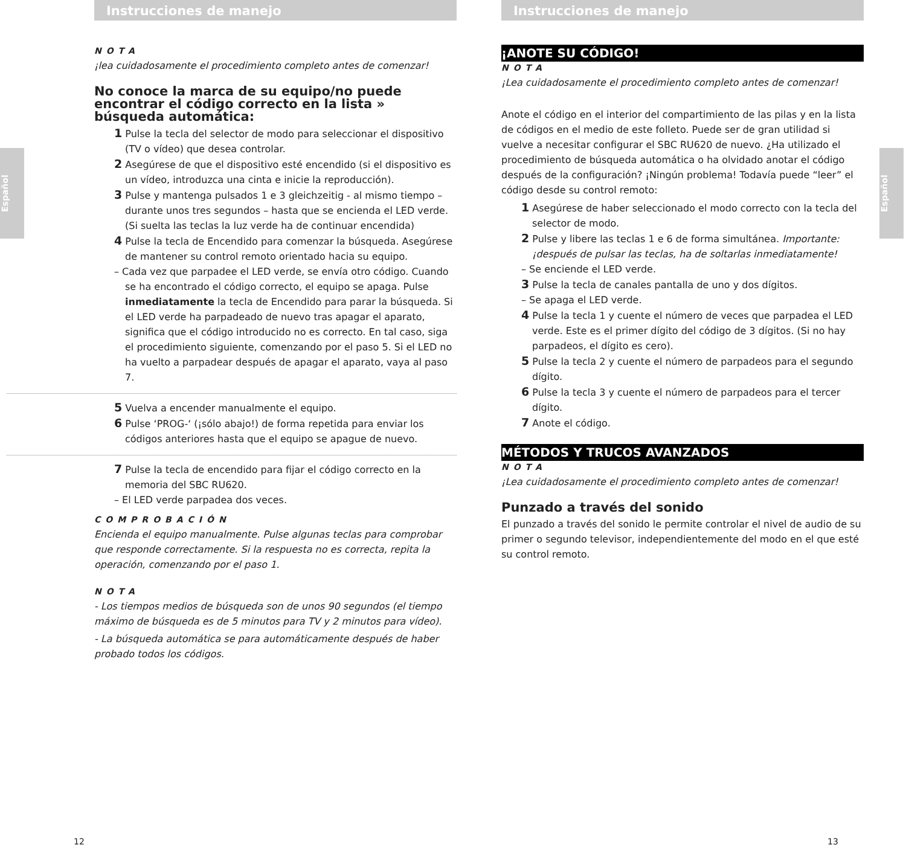Español
Instrucciones de manejo
NOTA
¡lea cuidadosamente el procedimiento completo antes de comenzar!
No conoce la marca de su equipo/no puede encontrar el código correcto en la lista » búsqueda automática:
1 Pulse la tecla del selector de modo para seleccionar el dispositivo (TV o vídeo) que desea controlar.
2 Asegúrese de que el dispositivo esté encendido (si el dispositivo es un vídeo, introduzca una cinta e inicie la reproducción).
3 Pulse y mantenga pulsados 1 e 3 gleichzeitig - al mismo tiempo – durante unos tres segundos – hasta que se encienda el LED verde.
(Si suelta las teclas la luz verde ha de continuar encendida)
4 Pulse la tecla de Encendido para comenzar la búsqueda. Asegúrese de mantener su control remoto orientado hacia su equipo.
– Cada vez que parpadee el LED verde, se envía otro código. Cuando se ha encontrado el código correcto, el equipo se apaga. Pulse inmediatamente la tecla de Encendido para parar la búsqueda. Si el LED verde ha parpadeado de nuevo tras apagar el aparato, significa que el código introducido no es correcto. En tal caso, siga el procedimiento siguiente, comenzando por el paso 5. Si el LED no ha vuelto a parpadear después de apagar el aparato, vaya al paso 7.
5 Vuelva a encender manualmente el equipo.
6 Pulse ‘PROG-‘ (¡sólo abajo!) de forma repetida para enviar los códigos anteriores hasta que el equipo se apague de nuevo.
7 Pulse la tecla de encendido para fijar el código correcto en la memoria del SBC RU620.
– El LED verde parpadea dos veces.
COMPROBACIÓN
Encienda el equipo manualmente. Pulse algunas teclas para comprobar que responde correctamente. Si la respuesta no es correcta, repita la operación, comenzando por el paso 1.
NOTA
- Los tiempos medios de búsqueda son de unos 90 segundos (el tiempo máximo de búsqueda es de 5 minutos para TV y 2 minutos para vídeo).
- La búsqueda automática se para automáticamente después de haber probado todos los códigos.
12
Español
Instrucciones de manejo
¡ANOTE SU CÓDIGO!
NOTA
¡Lea cuidadosamente el procedimiento completo antes de comenzar!
Anote el código en el interior del compartimiento de las pilas y en la lista de códigos en el medio de este folleto. Puede ser de gran utilidad si vuelve a necesitar configurar el SBC RU620 de nuevo. ¿Ha utilizado el procedimiento de búsqueda automática o ha olvidado anotar el código después de la configuración? ¡Ningún problema! Todavía puede “leer” el código desde su control remoto:
1 Asegúrese de haber seleccionado el modo correcto con la tecla del selector de modo.
2 Pulse y libere las teclas 1 e 6 de forma simultánea. Importante: ¡después de pulsar las teclas, ha de soltarlas inmediatamente!
– Se enciende el LED verde.
3 Pulse la tecla de canales pantalla de uno y dos dígitos.
– Se apaga el LED verde.
4 Pulse la tecla 1 y cuente el número de veces que parpadea el LED verde. Este es el primer dígito del código de 3 dígitos. (Si no hay parpadeos, el dígito es cero).
5 Pulse la tecla 2 y cuente el número de parpadeos para el segundo dígito.
6 Pulse la tecla 3 y cuente el número de parpadeos para el tercer dígito.
7 Anote el código.
MÉTODOS Y TRUCOS AVANZADOS
NOTA
¡Lea cuidadosamente el procedimiento completo antes de comenzar!
Punzado a través del sonido
El punzado a través del sonido le permite controlar el nivel de audio de su primer o segundo televisor, independientemente del modo en el que esté su control remoto.
13